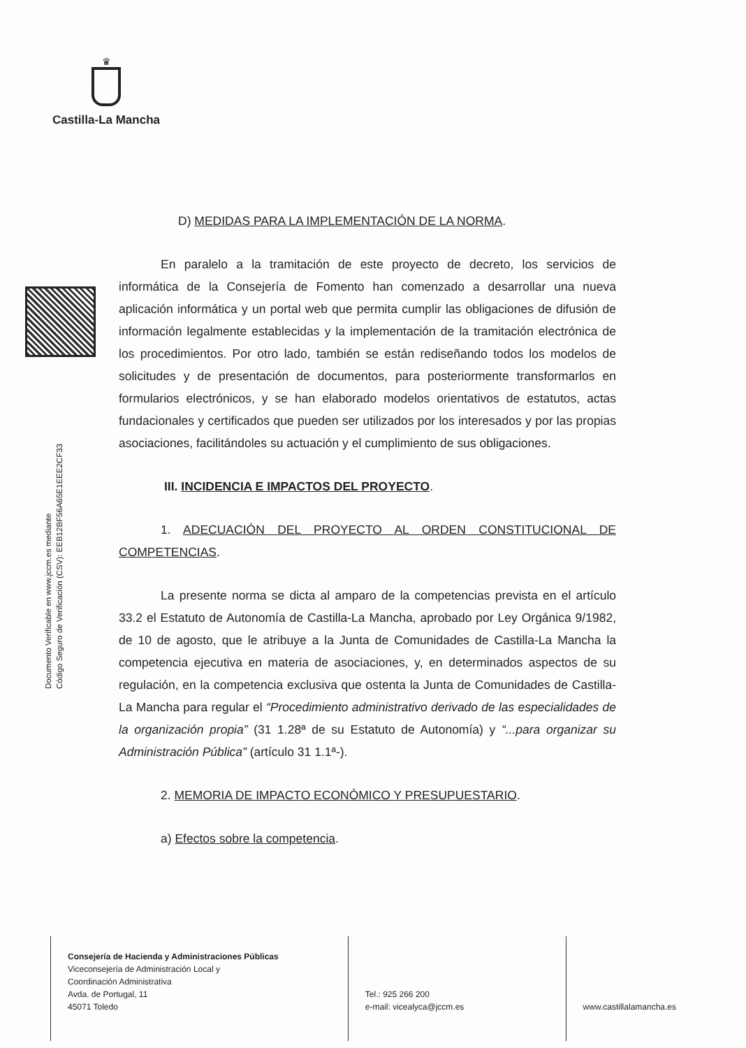♛
Castilla-La Mancha
Documento Verificable en www.jccm.es mediante
Código Seguro de Verificación (CSV): EEB12BF56A65E1EEE2CF33
D) MEDIDAS PARA LA IMPLEMENTACIÓN DE LA NORMA.
En paralelo a la tramitación de este proyecto de decreto, los servicios de informática de la Consejería de Fomento han comenzado a desarrollar una nueva aplicación informática y un portal web que permita cumplir las obligaciones de difusión de información legalmente establecidas y la implementación de la tramitación electrónica de los procedimientos. Por otro lado, también se están rediseñando todos los modelos de solicitudes y de presentación de documentos, para posteriormente transformarlos en formularios electrónicos, y se han elaborado modelos orientativos de estatutos, actas fundacionales y certificados que pueden ser utilizados por los interesados y por las propias asociaciones, facilitándoles su actuación y el cumplimiento de sus obligaciones.
III. INCIDENCIA E IMPACTOS DEL PROYECTO.
1. ADECUACIÓN DEL PROYECTO AL ORDEN CONSTITUCIONAL DE COMPETENCIAS.
La presente norma se dicta al amparo de la competencias prevista en el artículo 33.2 el Estatuto de Autonomía de Castilla-La Mancha, aprobado por Ley Orgánica 9/1982, de 10 de agosto, que le atribuye a la Junta de Comunidades de Castilla-La Mancha la competencia ejecutiva en materia de asociaciones, y, en determinados aspectos de su regulación, en la competencia exclusiva que ostenta la Junta de Comunidades de Castilla-La Mancha para regular el “Procedimiento administrativo derivado de las especialidades de la organización propia” (31 1.28ª de su Estatuto de Autonomía) y “...para organizar su Administración Pública” (artículo 31 1.1ª-).
2. MEMORIA DE IMPACTO ECONÓMICO Y PRESUPUESTARIO.
a) Efectos sobre la competencia.
Consejería de Hacienda y Administraciones Públicas
Viceconsejería de Administración Local y
Coordinación Administrativa
Avda. de Portugal, 11
45071 Toledo
Tel.: 925 266 200
e-mail: vicealyca@jccm.es
www.castillalamancha.es